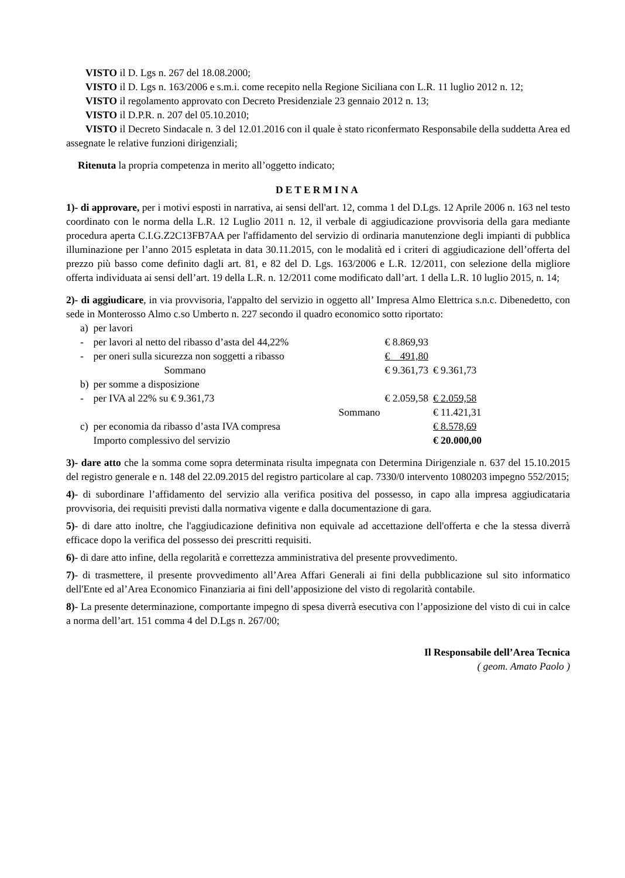VISTO il D. Lgs n. 267 del 18.08.2000;
VISTO il D. Lgs n. 163/2006 e s.m.i. come recepito nella Regione Siciliana con L.R. 11 luglio 2012 n. 12;
VISTO il regolamento approvato con Decreto Presidenziale 23 gennaio 2012 n. 13;
VISTO il D.P.R. n. 207 del 05.10.2010;
VISTO il Decreto Sindacale n. 3 del 12.01.2016 con il quale è stato riconfermato Responsabile della suddetta Area ed assegnate le relative funzioni dirigenziali;
Ritenuta la propria competenza in merito all’oggetto indicato;
DETERMINA
1)- di approvare, per i motivi esposti in narrativa, ai sensi dell'art. 12, comma 1 del D.Lgs. 12 Aprile 2006 n. 163 nel testo coordinato con le norma della L.R. 12 Luglio 2011 n. 12, il verbale di aggiudicazione provvisoria della gara mediante procedura aperta C.I.G.Z2C13FB7AA per l'affidamento del servizio di ordinaria manutenzione degli impianti di pubblica illuminazione per l’anno 2015 espletata in data 30.11.2015, con le modalità ed i criteri di aggiudicazione dell’offerta del prezzo più basso come definito dagli art. 81, e 82 del D. Lgs. 163/2006 e L.R. 12/2011, con selezione della migliore offerta individuata ai sensi dell’art. 19 della L.R. n. 12/2011 come modificato dall’art. 1 della L.R. 10 luglio 2015, n. 14;
2)- di aggiudicare, in via provvisoria, l'appalto del servizio in oggetto all’ Impresa Almo Elettrica s.n.c. Dibenedetto, con sede in Monterosso Almo c.so Umberto n. 227 secondo il quadro economico sotto riportato:
| a) | per lavori | | |
| - | per lavori al netto del ribasso d’asta del 44,22% | € 8.869,93 | |
| - | per oneri sulla sicurezza non soggetti a ribasso | € 491,80 | |
| | Sommano | € 9.361,73 | € 9.361,73 |
| b) | per somme a disposizione | | |
| - | per IVA al 22% su € 9.361,73 | € 2.059,58 | € 2.059,58 |
| | Sommano | | € 11.421,31 |
| c) | per economia da ribasso d’asta IVA compresa | | € 8.578,69 |
| | Importo complessivo del servizio | | € 20.000,00 |
3)- dare atto che la somma come sopra determinata risulta impegnata con Determina Dirigenziale n. 637 del 15.10.2015 del registro generale e n. 148 del 22.09.2015 del registro particolare al cap. 7330/0 intervento 1080203 impegno 552/2015;
4)- di subordinare l’affidamento del servizio alla verifica positiva del possesso, in capo alla impresa aggiudicataria provvisoria, dei requisiti previsti dalla normativa vigente e dalla documentazione di gara.
5)- di dare atto inoltre, che l'aggiudicazione definitiva non equivale ad accettazione dell'offerta e che la stessa diverrà efficace dopo la verifica del possesso dei prescritti requisiti.
6)- di dare atto infine, della regolarità e correttezza amministrativa del presente provvedimento.
7)- di trasmettere, il presente provvedimento all’Area Affari Generali ai fini della pubblicazione sul sito informatico dell'Ente ed al’Area Economico Finanziaria ai fini dell’apposizione del visto di regolarità contabile.
8)- La presente determinazione, comportante impegno di spesa diverrà esecutiva con l’apposizione del visto di cui in calce a norma dell’art. 151 comma 4 del D.Lgs n. 267/00;
Il Responsabile dell’Area Tecnica
( geom. Amato Paolo )